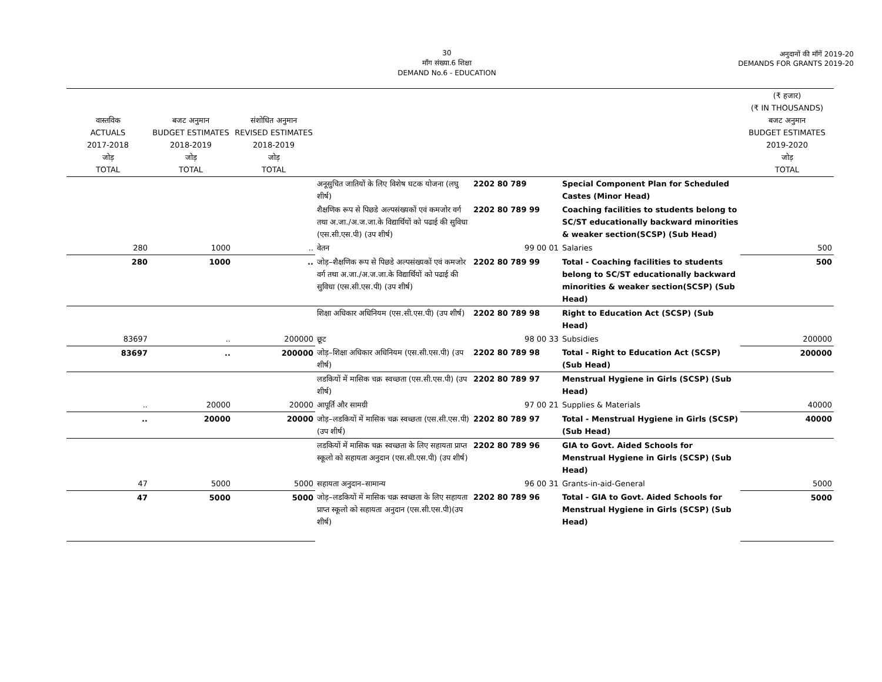30
माँग संख्या.6 शिक्षा
DEMAND No.6 - EDUCATION
अनुदानों की माँगें 2019-20
DEMANDS FOR GRANTS 2019-20
| वास्तविक ACTUALS 2017-2018 जोड़ TOTAL | बजट अनुमान BUDGET ESTIMATES 2018-2019 जोड़ TOTAL | संशोधित अनुमान REVISED ESTIMATES 2018-2019 जोड़ TOTAL | | | | (₹ हजार) (₹ IN THOUSANDS) बजट अनुमान BUDGET ESTIMATES 2019-2020 जोड़ TOTAL |
| --- | --- | --- | --- | --- | --- | --- |
| | | | अनूसुचित जातियों के लिए विशेष घटक योजना (लघु शीर्ष) | 2202 80 789 | Special Component Plan for Scheduled Castes (Minor Head) | |
| | | | शैक्षणिक रूप से पिछडे अल्पसंख्यकों एवं कमजोर वर्ग तथा अ.जा./अ.ज.जा.के विद्यार्थियों को पढाई की सुविधा (एस.सी.एस.पी) (उप शीर्ष) | 2202 80 789 99 | Coaching facilities to students belong to SC/ST educationally backward minorities & weaker section(SCSP) (Sub Head) | |
| 280 | 1000 | .. | वेतन | 99 00 01 | Salaries | 500 |
| 280 | 1000 | .. | जोड़–शैक्षणिक रूप से पिछडे अल्पसंख्यकों एवं कमजोर वर्ग तथा अ.जा./अ.ज.जा.के विद्यार्थियों को पढाई की सुविधा (एस.सी.एस.पी) (उप शीर्ष) | 2202 80 789 99 | Total - Coaching facilities to students belong to SC/ST educationally backward minorities & weaker section(SCSP) (Sub Head) | 500 |
| | | | शिक्षा अधिकार अधिनियम (एस.सी.एस.पी) (उप शीर्ष) | 2202 80 789 98 | Right to Education Act (SCSP) (Sub Head) | |
| 83697 | .. | 200000 | छूट | 98 00 33 | Subsidies | 200000 |
| 83697 | .. | 200000 | जोड़–शिक्षा अधिकार अधिनियम (एस.सी.एस.पी) (उप शीर्ष) | 2202 80 789 98 | Total - Right to Education Act (SCSP) (Sub Head) | 200000 |
| | | | लडकियों में मासिक चक्र स्वच्छता (एस.सी.एस.पी) (उप शीर्ष) | 2202 80 789 97 | Menstrual Hygiene in Girls (SCSP) (Sub Head) | |
| .. | 20000 | 20000 | आपूर्ति और सामग्री | 97 00 21 | Supplies & Materials | 40000 |
| .. | 20000 | 20000 | जोड़–लडकियों में मासिक चक्र स्वच्छता (एस.सी.एस.पी) (उप शीर्ष) | 2202 80 789 97 | Total - Menstrual Hygiene in Girls (SCSP) (Sub Head) | 40000 |
| | | | लडकियों में मासिक चक्र स्वच्छता के लिए सहायता प्राप्त स्कूलो को सहायता अनुदान (एस.सी.एस.पी) (उप शीर्ष) | 2202 80 789 96 | GIA to Govt. Aided Schools for Menstrual Hygiene in Girls (SCSP) (Sub Head) | |
| 47 | 5000 | 5000 | सहायता अनुदान–सामान्य | 96 00 31 | Grants-in-aid-General | 5000 |
| 47 | 5000 | 5000 | जोड़–लडकियों में मासिक चक्र स्वच्छता के लिए सहायता प्राप्त स्कूलो को सहायता अनुदान (एस.सी.एस.पी)(उप शीर्ष) | 2202 80 789 96 | Total - GIA to Govt. Aided Schools for Menstrual Hygiene in Girls (SCSP) (Sub Head) | 5000 |